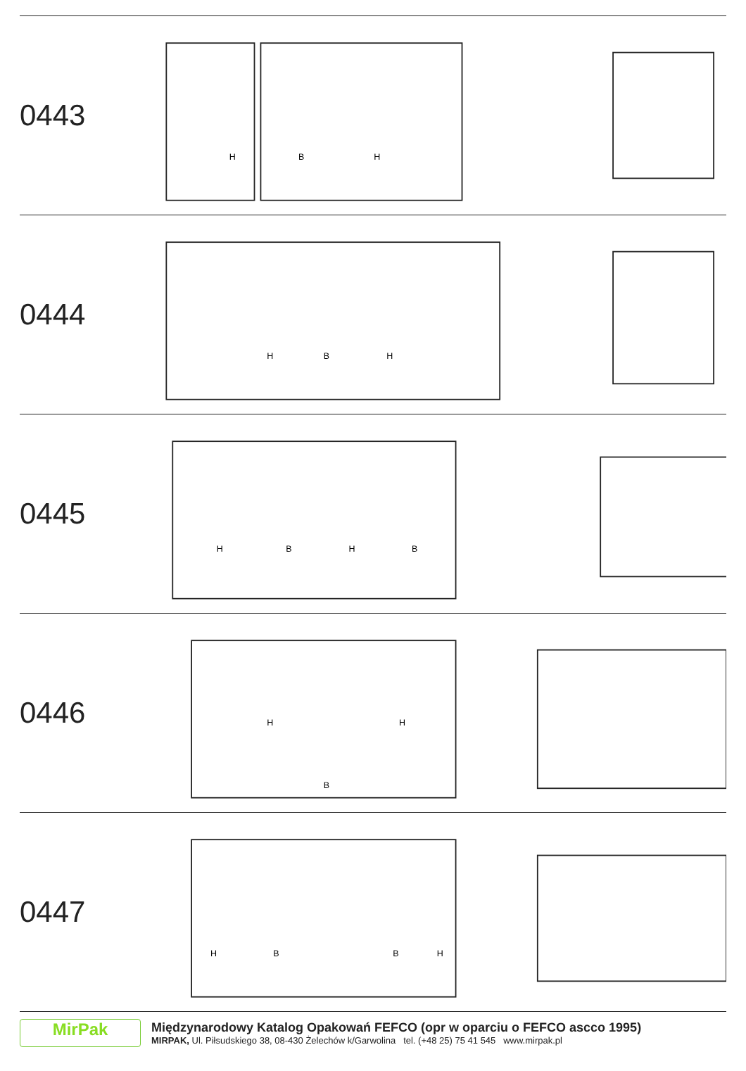0443
H
B
H
0444
H
B
H
0445
H
B
H
B
0446
H
B
H
0447
H
B
B
H
MirPak
Międzynarodowy Katalog Opakowań FEFCO (opr w oparciu o FEFCO ascco 1995)
MIRPAK, Ul. Piłsudskiego 38, 08-430 Żelechów k/Garwolina tel. (+48 25) 75 41 545 www.mirpak.pl